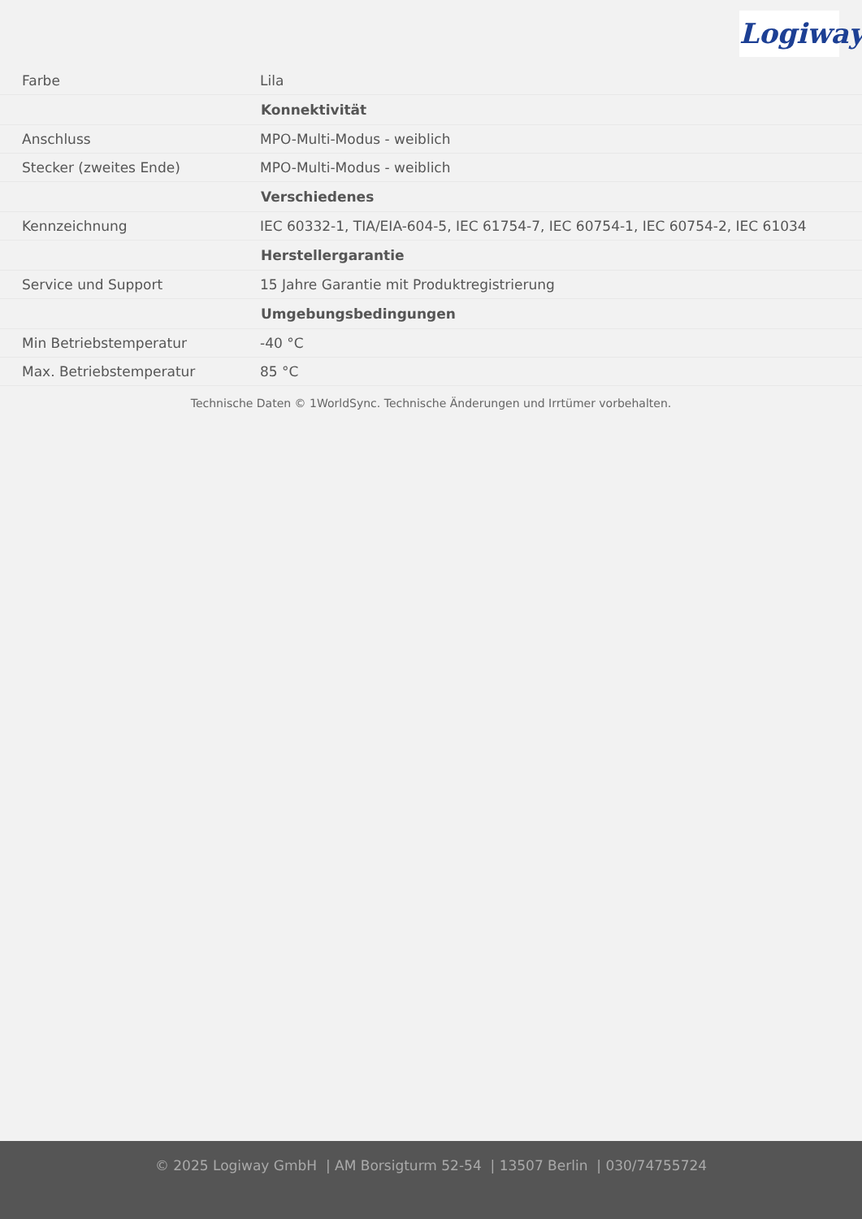Logiway
| Farbe | Lila |
| | Konnektivität |
| Anschluss | MPO-Multi-Modus - weiblich |
| Stecker (zweites Ende) | MPO-Multi-Modus - weiblich |
| | Verschiedenes |
| Kennzeichnung | IEC 60332-1, TIA/EIA-604-5, IEC 61754-7, IEC 60754-1, IEC 60754-2, IEC 61034 |
| | Herstellergarantie |
| Service und Support | 15 Jahre Garantie mit Produktregistrierung |
| | Umgebungsbedingungen |
| Min Betriebstemperatur | -40 °C |
| Max. Betriebstemperatur | 85 °C |
Technische Daten © 1WorldSync. Technische Änderungen und Irrtümer vorbehalten.
© 2025 Logiway GmbH | AM Borsigturm 52-54 | 13507 Berlin | 030/74755724